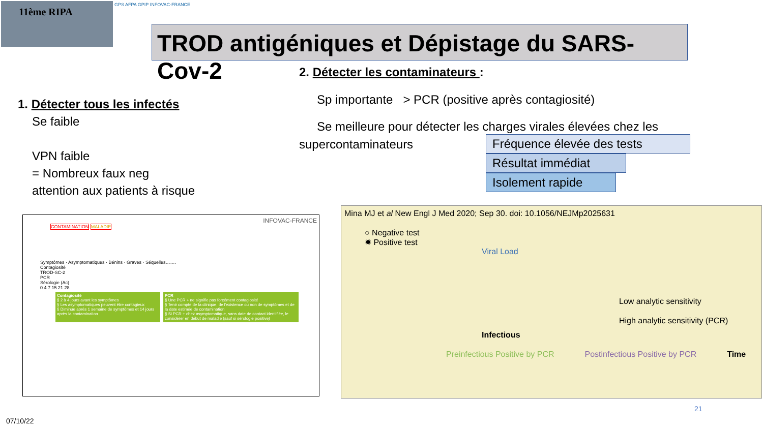11ème RIPA GPS AFPA GPIP INFOVAC-FRANCE
TROD antigéniques et Dépistage du SARS-Cov-2
2. Détecter les contaminateurs :
Sp importante > PCR (positive après contagiosité)
Se meilleure pour détecter les charges virales élevées chez les
supercontaminateurs
1. Détecter tous les infectés
Se faible
VPN faible
= Nombreux faux neg
attention aux patients à risque
Fréquence élevée des tests
Résultat immédiat
Isolement rapide
INFOVAC-FRANCE
CONTAMINATION MALADIE
Symptômes · Asymptomatiques · Bénins · Graves · Séquelles…….
Contagiosité
TROD-SC-2
PCR
Sérologie (Ac)
0 4 7 15 21 28
Contagiosité
§ 2 à 4 jours avant les symptômes
§ Les asymptomatiques peuvent être contagieux
§ Diminue après 1 semaine de symptômes et 14 jours après la contamination
PCR
§ Une PCR + ne signifie pas forcément contagiosité
§ Tenir compte de la clinique, de l'existence ou non de symptômes et de la date estimée de contamination
§ Si PCR + chez asymptomatique, sans date de contact identifiée, le considérer en début de maladie (sauf si sérologie positive)
Mina MJ et al New Engl J Med 2020; Sep 30. doi: 10.1056/NEJMp2025631
○ Negative test
✹ Positive test
Viral Load
Low analytic sensitivity
High analytic sensitivity (PCR)
Infectious
Preinfectious Positive by PCR Postinfectious Positive by PCR Time
21
07/10/22